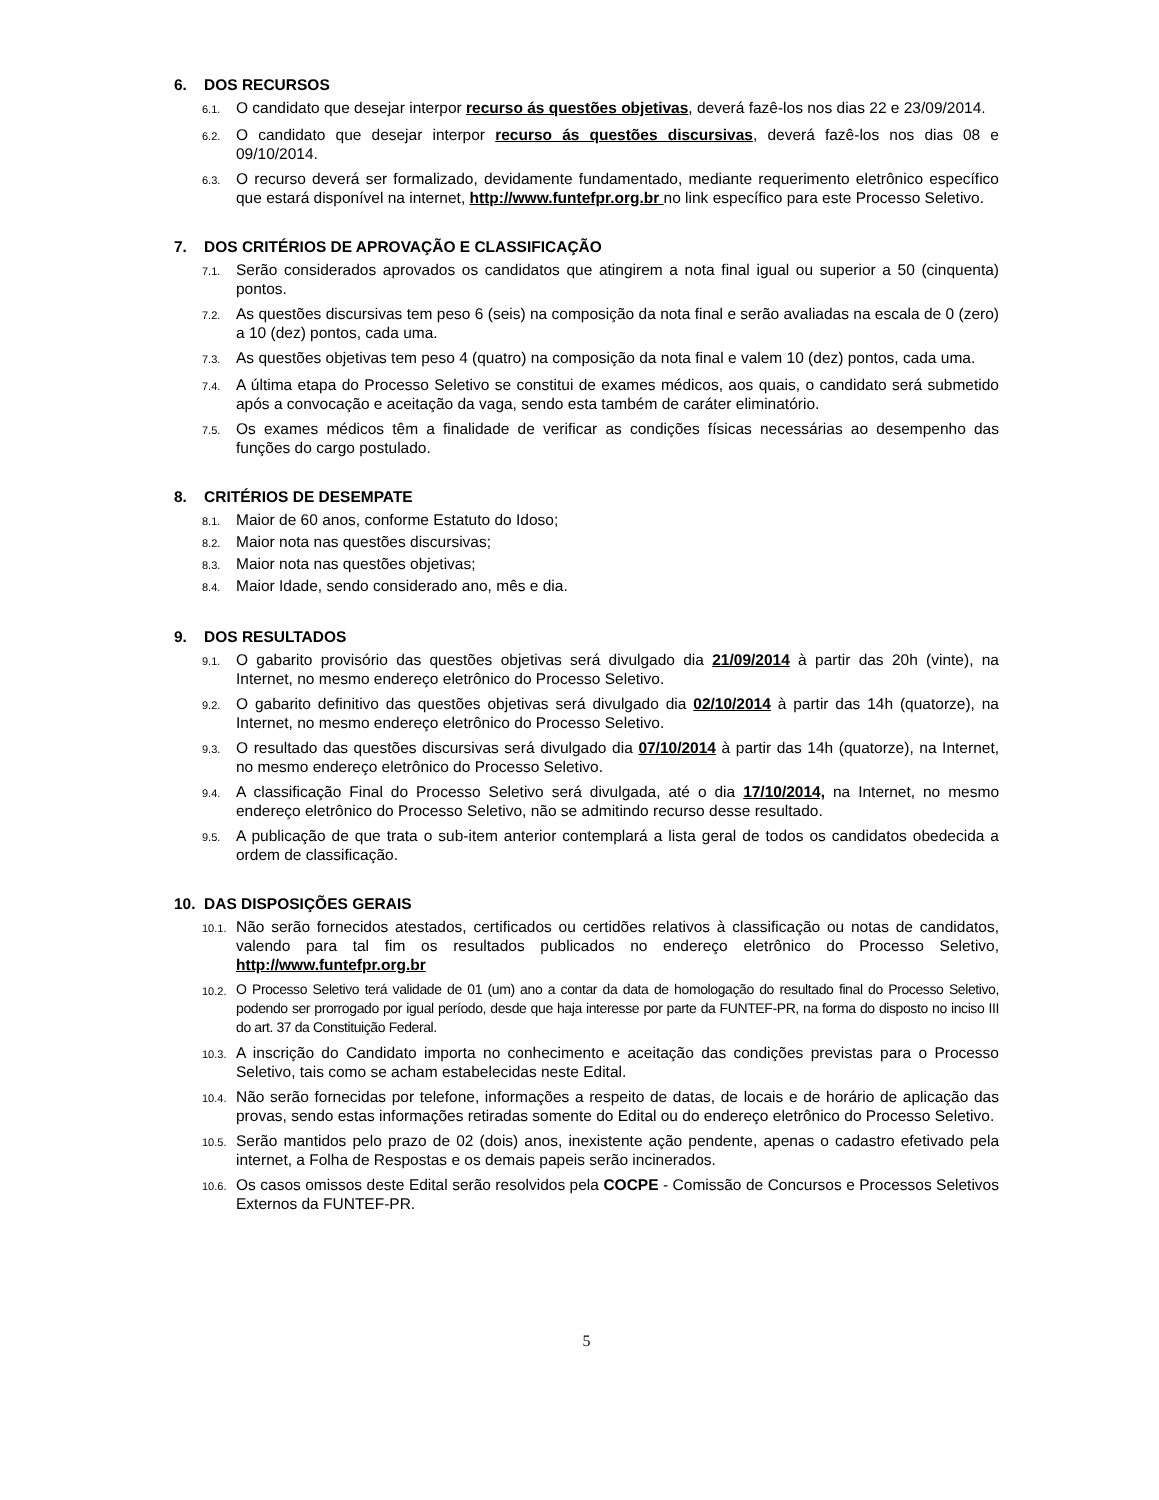6. DOS RECURSOS
6.1.
O candidato que desejar interpor recurso ás questões objetivas, deverá fazê-los nos dias 22 e 23/09/2014.
6.2.
O candidato que desejar interpor recurso ás questões discursivas, deverá fazê-los nos dias 08 e 09/10/2014.
6.3.
O recurso deverá ser formalizado, devidamente fundamentado, mediante requerimento eletrônico específico que estará disponível na internet, http://www.funtefpr.org.br no link específico para este Processo Seletivo.
7. DOS CRITÉRIOS DE APROVAÇÃO E CLASSIFICAÇÃO
7.1.
Serão considerados aprovados os candidatos que atingirem a nota final igual ou superior a 50 (cinquenta) pontos.
7.2.
As questões discursivas tem peso 6 (seis) na composição da nota final e serão avaliadas na escala de 0 (zero) a 10 (dez) pontos, cada uma.
7.3.
As questões objetivas tem peso 4 (quatro) na composição da nota final e valem 10 (dez) pontos, cada uma.
7.4.
A última etapa do Processo Seletivo se constitui de exames médicos, aos quais, o candidato será submetido após a convocação e aceitação da vaga, sendo esta também de caráter eliminatório.
7.5.
Os exames médicos têm a finalidade de verificar as condições físicas necessárias ao desempenho das funções do cargo postulado.
8. CRITÉRIOS DE DESEMPATE
8.1.
Maior de 60 anos, conforme Estatuto do Idoso;
8.2.
Maior nota nas questões discursivas;
8.3.
Maior nota nas questões objetivas;
8.4.
Maior Idade, sendo considerado ano, mês e dia.
9. DOS RESULTADOS
9.1.
O gabarito provisório das questões objetivas será divulgado dia 21/09/2014 à partir das 20h (vinte), na Internet, no mesmo endereço eletrônico do Processo Seletivo.
9.2.
O gabarito definitivo das questões objetivas será divulgado dia 02/10/2014 à partir das 14h (quatorze), na Internet, no mesmo endereço eletrônico do Processo Seletivo.
9.3.
O resultado das questões discursivas será divulgado dia 07/10/2014 à partir das 14h (quatorze), na Internet, no mesmo endereço eletrônico do Processo Seletivo.
9.4.
A classificação Final do Processo Seletivo será divulgada, até o dia 17/10/2014, na Internet, no mesmo endereço eletrônico do Processo Seletivo, não se admitindo recurso desse resultado.
9.5.
A publicação de que trata o sub-item anterior contemplará a lista geral de todos os candidatos obedecida a ordem de classificação.
10. DAS DISPOSIÇÕES GERAIS
10.1.
Não serão fornecidos atestados, certificados ou certidões relativos à classificação ou notas de candidatos, valendo para tal fim os resultados publicados no endereço eletrônico do Processo Seletivo, http://www.funtefpr.org.br
10.2.
O Processo Seletivo terá validade de 01 (um) ano a contar da data de homologação do resultado final do Processo Seletivo, podendo ser prorrogado por igual período, desde que haja interesse por parte da FUNTEF-PR, na forma do disposto no inciso III do art. 37 da Constituição Federal.
10.3.
A inscrição do Candidato importa no conhecimento e aceitação das condições previstas para o Processo Seletivo, tais como se acham estabelecidas neste Edital.
10.4.
Não serão fornecidas por telefone, informações a respeito de datas, de locais e de horário de aplicação das provas, sendo estas informações retiradas somente do Edital ou do endereço eletrônico do Processo Seletivo.
10.5.
Serão mantidos pelo prazo de 02 (dois) anos, inexistente ação pendente, apenas o cadastro efetivado pela internet, a Folha de Respostas e os demais papeis serão incinerados.
10.6.
Os casos omissos deste Edital serão resolvidos pela COCPE - Comissão de Concursos e Processos Seletivos Externos da FUNTEF-PR.
5